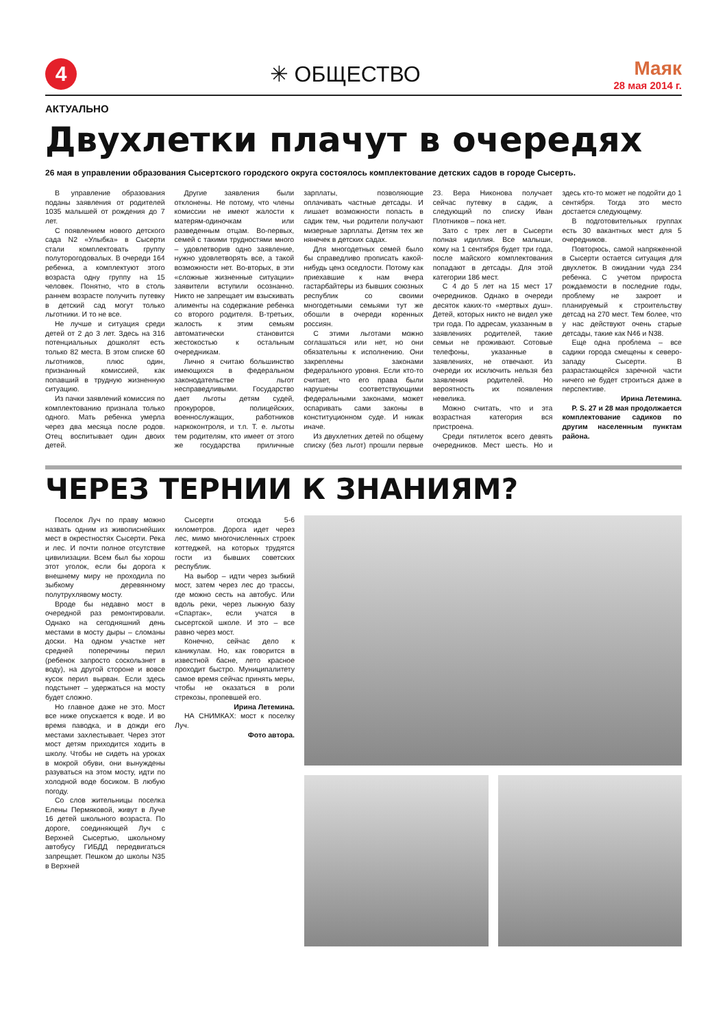4
✳ ОБЩЕСТВО
Маяк
28 мая 2014 г.
АКТУАЛЬНО
Двухлетки плачут в очередях
26 мая в управлении образования Сысертского городского округа состоялось комплектование детских садов в городе Сысерть.
В управление образования поданы заявления от родителей 1035 малышей от рождения до 7 лет.
С появлением нового детского сада N2 «Улыбка» в Сысерти стали комплектовать группу полуторогодовалых. В очереди 164 ребенка, а комплектуют этого возраста одну группу на 15 человек. Понятно, что в столь раннем возрасте получить путевку в детский сад могут только льготники. И то не все.
Не лучше и ситуация среди детей от 2 до 3 лет. Здесь на 316 потенциальных дошколят есть только 82 места. В этом списке 60 льготников, плюс один, признанный комиссией, как попавший в трудную жизненную ситуацию.
Из пачки заявлений комиссия по комплектованию признала только одного. Мать ребенка умерла через два месяца после родов. Отец воспитывает один двоих детей.
Другие заявления были отклонены. Не потому, что члены комиссии не имеют жалости к матерям-одиночкам или разведенным отцам. Во-первых, семей с такими трудностями много – удовлетворив одно заявление, нужно удовлетворять все, а такой возможности нет. Во-вторых, в эти «сложные жизненные ситуации» заявители вступили осознанно. Никто не запрещает им взыскивать алименты на содержание ребенка со второго родителя. В-третьих, жалость к этим семьям автоматически становится жестокостью к остальным очередникам.
Лично я считаю большинство имеющихся в федеральном законодательстве льгот несправедливыми. Государство дает льготы детям судей, прокуроров, полицейских, военнослужащих, работников наркоконтроля, и т.п. Т. е. льготы тем родителям, кто имеет от этого же государства приличные зарплаты, позволяющие оплачивать частные детсады. И лишает возможности попасть в садик тем, чьи родители получают мизерные зарплаты. Детям тех же нянечек в детских садах.
Для многодетных семей было бы справедливо прописать какой-нибудь ценз оседлости. Потому как приехавшие к нам вчера гастарбайтеры из бывших союзных республик со своими многодетными семьями тут же обошли в очереди коренных россиян.
С этими льготами можно соглашаться или нет, но они обязательны к исполнению. Они закреплены законами федерального уровня. Если кто-то считает, что его права были нарушены соответствующими федеральными законами, может оспаривать сами законы в конституционном суде. И никак иначе.
Из двухлетних детей по общему списку (без льгот) прошли первые 23. Вера Никонова получает сейчас путевку в садик, а следующий по списку Иван Плотников – пока нет.
Зато с трех лет в Сысерти полная идиллия. Все малыши, кому на 1 сентября будет три года, после майского комплектования попадают в детсады. Для этой категории 186 мест.
С 4 до 5 лет на 15 мест 17 очередников. Однако в очереди десяток каких-то «мертвых душ». Детей, которых никто не видел уже три года. По адресам, указанным в заявлениях родителей, такие семьи не проживают. Сотовые телефоны, указанные в заявлениях, не отвечают. Из очереди их исключить нельзя без заявления родителей. Но вероятность их появления невелика.
Можно считать, что и эта возрастная категория вся пристроена.
Среди пятилеток всего девять очередников. Мест шесть. Но и здесь кто-то может не подойти до 1 сентября. Тогда это место достается следующему.
В подготовительных группах есть 30 вакантных мест для 5 очередников.
Повторюсь, самой напряженной в Сысерти остается ситуация для двухлеток. В ожидании чуда 234 ребенка. С учетом прироста рождаемости в последние годы, проблему не закроет и планируемый к строительству детсад на 270 мест. Тем более, что у нас действуют очень старые детсады, такие как N46 и N38.
Еще одна проблема – все садики города смещены к северо-западу Сысерти. В разрастающейся заречной части ничего не будет строиться даже в перспективе.
Ирина Летемина.
P. S. 27 и 28 мая продолжается комплектование садиков по другим населенным пунктам района.
ЧЕРЕЗ ТЕРНИИ К ЗНАНИЯМ?
Поселок Луч по праву можно назвать одним из живописнейших мест в окрестностях Сысерти. Река и лес. И почти полное отсутствие цивилизации. Всем был бы хорош этот уголок, если бы дорога к внешнему миру не проходила по зыбкому деревянному полутрухлявому мосту.
Вроде бы недавно мост в очередной раз ремонтировали. Однако на сегодняшний день местами в мосту дыры – сломаны доски. На одном участке нет средней поперечины перил (ребенок запросто соскользнет в воду), на другой стороне и вовсе кусок перил вырван. Если здесь подстынет – удержаться на мосту будет сложно.
Но главное даже не это. Мост все ниже опускается к воде. И во время паводка, и в дожди его местами захлестывает. Через этот мост детям приходится ходить в школу. Чтобы не сидеть на уроках в мокрой обуви, они вынуждены разуваться на этом мосту, идти по холодной воде босиком. В любую погоду.
Со слов жительницы поселка Елены Пермяковой, живут в Луче 16 детей школьного возраста. По дороге, соединяющей Луч с Верхней Сысертью, школьному автобусу ГИБДД передвигаться запрещает. Пешком до школы N35 в Верхней
Сысерти отсюда 5-6 километров. Дорога идет через лес, мимо многочисленных строек коттеджей, на которых трудятся гости из бывших советских республик.
На выбор – идти через зыбкий мост, затем через лес до трассы, где можно сесть на автобус. Или вдоль реки, через лыжную базу «Спартак», если учатся в сысертской школе. И это – все равно через мост.
Конечно, сейчас дело к каникулам. Но, как говорится в известной басне, лето красное проходит быстро. Муниципалитету самое время сейчас принять меры, чтобы не оказаться в роли стрекозы, пропевшей его.
Ирина Летемина.
НА СНИМКАХ: мост к поселку Луч.
Фото автора.